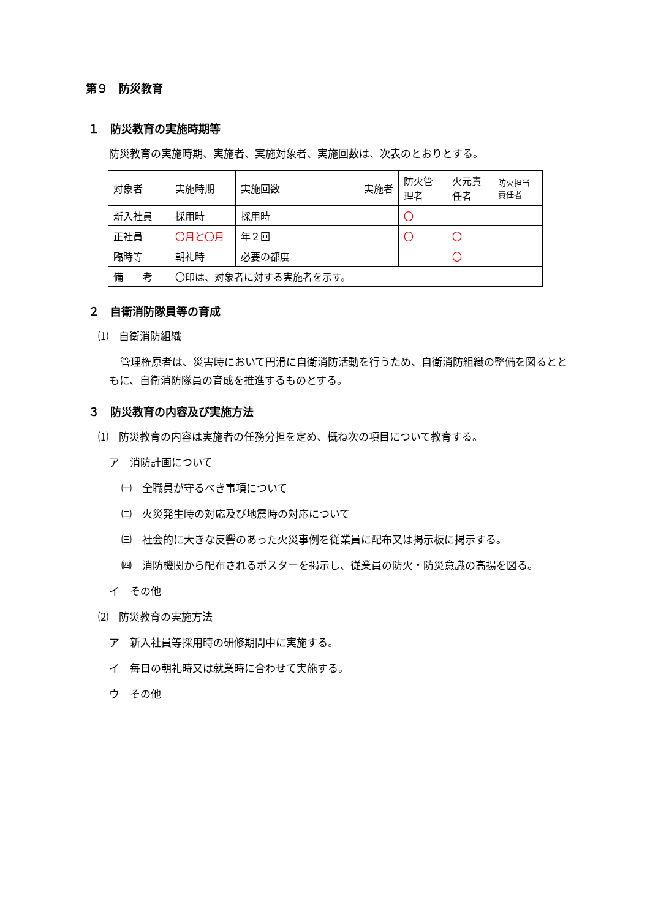第９　防災教育
１　防災教育の実施時期等
防災教育の実施時期、実施者、実施対象者、実施回数は、次表のとおりとする。
| 対象者 | 実施時期 | 実施回数 実施者 | 防火管理者 | 火元責任者 | 防火担当責任者 |
| --- | --- | --- | --- | --- | --- |
| 新入社員 | 採用時 | 採用時 | 〇 | | |
| 正社員 | 〇月と〇月 | 年２回 | 〇 | 〇 | |
| 臨時等 | 朝礼時 | 必要の都度 | | 〇 | |
| 備 考 | 〇印は、対象者に対する実施者を示す。 | | | | |
２　自衛消防隊員等の育成
⑴　自衛消防組織
管理権原者は、災害時において円滑に自衛消防活動を行うため、自衛消防組織の整備を図るとともに、自衛消防隊員の育成を推進するものとする。
３　防災教育の内容及び実施方法
⑴　防災教育の内容は実施者の任務分担を定め、概ね次の項目について教育する。
ア　消防計画について
㈠　全職員が守るべき事項について
㈡　火災発生時の対応及び地震時の対応について
㈢　社会的に大きな反響のあった火災事例を従業員に配布又は掲示板に掲示する。
㈣　消防機関から配布されるポスターを掲示し、従業員の防火・防災意識の高揚を図る。
イ　その他
⑵　防災教育の実施方法
ア　新入社員等採用時の研修期間中に実施する。
イ　毎日の朝礼時又は就業時に合わせて実施する。
ウ　その他